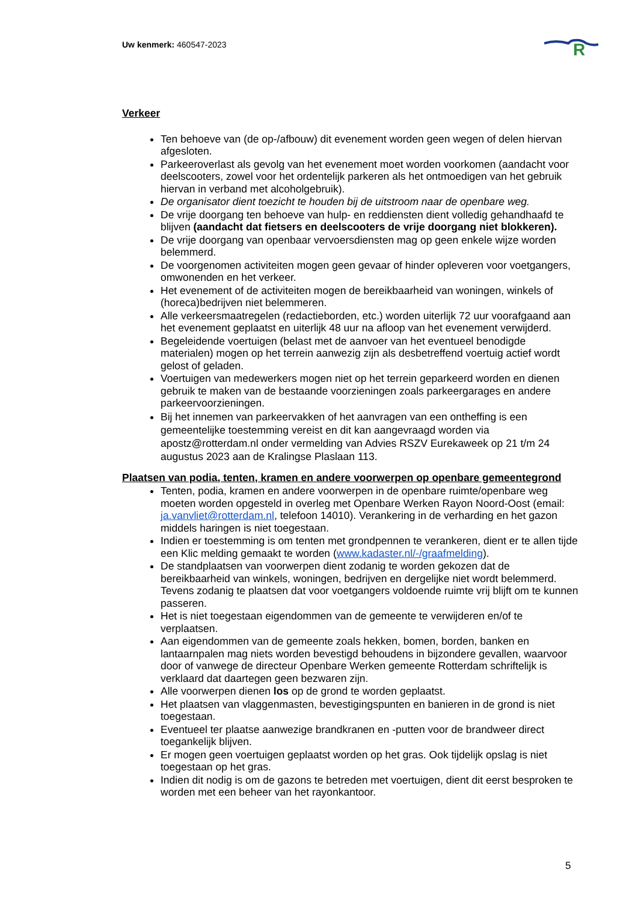Uw kenmerk: 460547-2023
R
Verkeer
Ten behoeve van (de op-/afbouw) dit evenement worden geen wegen of delen hiervan afgesloten.
Parkeeroverlast als gevolg van het evenement moet worden voorkomen (aandacht voor deelscooters, zowel voor het ordentelijk parkeren als het ontmoedigen van het gebruik hiervan in verband met alcoholgebruik).
De organisator dient toezicht te houden bij de uitstroom naar de openbare weg.
De vrije doorgang ten behoeve van hulp- en reddiensten dient volledig gehandhaafd te blijven (aandacht dat fietsers en deelscooters de vrije doorgang niet blokkeren).
De vrije doorgang van openbaar vervoersdiensten mag op geen enkele wijze worden belemmerd.
De voorgenomen activiteiten mogen geen gevaar of hinder opleveren voor voetgangers, omwonenden en het verkeer.
Het evenement of de activiteiten mogen de bereikbaarheid van woningen, winkels of (horeca)bedrijven niet belemmeren.
Alle verkeersmaatregelen (redactieborden, etc.) worden uiterlijk 72 uur voorafgaand aan het evenement geplaatst en uiterlijk 48 uur na afloop van het evenement verwijderd.
Begeleidende voertuigen (belast met de aanvoer van het eventueel benodigde materialen) mogen op het terrein aanwezig zijn als desbetreffend voertuig actief wordt gelost of geladen.
Voertuigen van medewerkers mogen niet op het terrein geparkeerd worden en dienen gebruik te maken van de bestaande voorzieningen zoals parkeergarages en andere parkeervoorzieningen.
Bij het innemen van parkeervakken of het aanvragen van een ontheffing is een gemeentelijke toestemming vereist en dit kan aangevraagd worden via apostz@rotterdam.nl onder vermelding van Advies RSZV Eurekaweek op 21 t/m 24 augustus 2023 aan de Kralingse Plaslaan 113.
Plaatsen van podia, tenten, kramen en andere voorwerpen op openbare gemeentegrond
Tenten, podia, kramen en andere voorwerpen in de openbare ruimte/openbare weg moeten worden opgesteld in overleg met Openbare Werken Rayon Noord-Oost (email: ja.vanvliet@rotterdam.nl, telefoon 14010). Verankering in de verharding en het gazon middels haringen is niet toegestaan.
Indien er toestemming is om tenten met grondpennen te verankeren, dient er te allen tijde een Klic melding gemaakt te worden (www.kadaster.nl/-/graafmelding).
De standplaatsen van voorwerpen dient zodanig te worden gekozen dat de bereikbaarheid van winkels, woningen, bedrijven en dergelijke niet wordt belemmerd. Tevens zodanig te plaatsen dat voor voetgangers voldoende ruimte vrij blijft om te kunnen passeren.
Het is niet toegestaan eigendommen van de gemeente te verwijderen en/of te verplaatsen.
Aan eigendommen van de gemeente zoals hekken, bomen, borden, banken en lantaarnpalen mag niets worden bevestigd behoudens in bijzondere gevallen, waarvoor door of vanwege de directeur Openbare Werken gemeente Rotterdam schriftelijk is verklaard dat daartegen geen bezwaren zijn.
Alle voorwerpen dienen los op de grond te worden geplaatst.
Het plaatsen van vlaggenmasten, bevestigingspunten en banieren in de grond is niet toegestaan.
Eventueel ter plaatse aanwezige brandkranen en -putten voor de brandweer direct toegankelijk blijven.
Er mogen geen voertuigen geplaatst worden op het gras. Ook tijdelijk opslag is niet toegestaan op het gras.
Indien dit nodig is om de gazons te betreden met voertuigen, dient dit eerst besproken te worden met een beheer van het rayonkantoor.
5